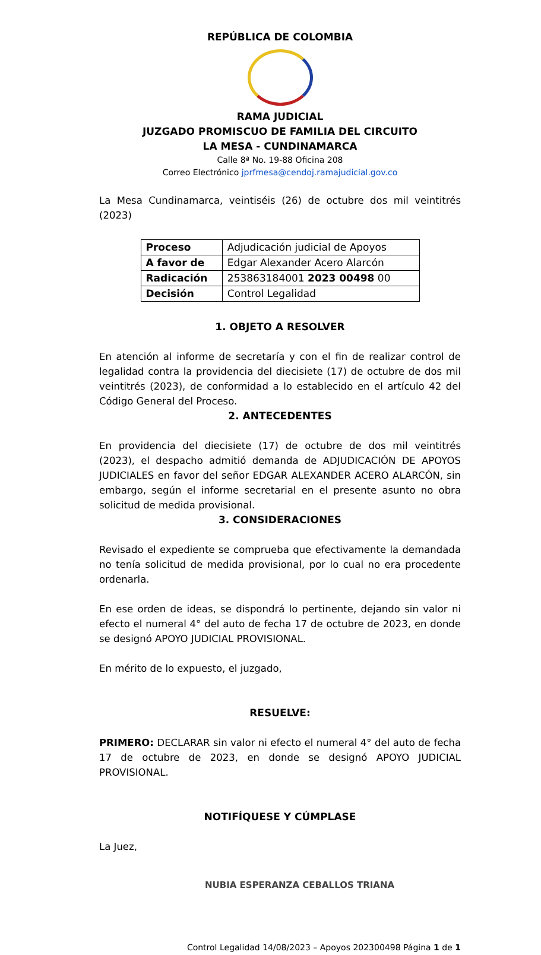REPÚBLICA DE COLOMBIA
RAMA JUDICIAL
JUZGADO PROMISCUO DE FAMILIA DEL CIRCUITO
LA MESA - CUNDINAMARCA
Calle 8ª No. 19-88 Oficina 208
Correo Electrónico jprfmesa@cendoj.ramajudicial.gov.co
La Mesa Cundinamarca, veintiséis (26) de octubre dos mil veintitrés (2023)
| Proceso | Adjudicación judicial de Apoyos |
| A favor de | Edgar Alexander Acero Alarcón |
| Radicación | 253863184001 2023 00498 00 |
| Decisión | Control Legalidad |
1. OBJETO A RESOLVER
En atención al informe de secretaría y con el fin de realizar control de legalidad contra la providencia del diecisiete (17) de octubre de dos mil veintitrés (2023), de conformidad a lo establecido en el artículo 42 del Código General del Proceso.
2. ANTECEDENTES
En providencia del diecisiete (17) de octubre de dos mil veintitrés (2023), el despacho admitió demanda de ADJUDICACIÓN DE APOYOS JUDICIALES en favor del señor EDGAR ALEXANDER ACERO ALARCÓN, sin embargo, según el informe secretarial en el presente asunto no obra solicitud de medida provisional.
3. CONSIDERACIONES
Revisado el expediente se comprueba que efectivamente la demandada no tenía solicitud de medida provisional, por lo cual no era procedente ordenarla.
En ese orden de ideas, se dispondrá lo pertinente, dejando sin valor ni efecto el numeral 4° del auto de fecha 17 de octubre de 2023, en donde se designó APOYO JUDICIAL PROVISIONAL.
En mérito de lo expuesto, el juzgado,
RESUELVE:
PRIMERO: DECLARAR sin valor ni efecto el numeral 4° del auto de fecha 17 de octubre de 2023, en donde se designó APOYO JUDICIAL PROVISIONAL.
NOTIFÍQUESE Y CÚMPLASE
La Juez,
NUBIA ESPERANZA CEBALLOS TRIANA
Control Legalidad 14/08/2023 – Apoyos 202300498 Página 1 de 1